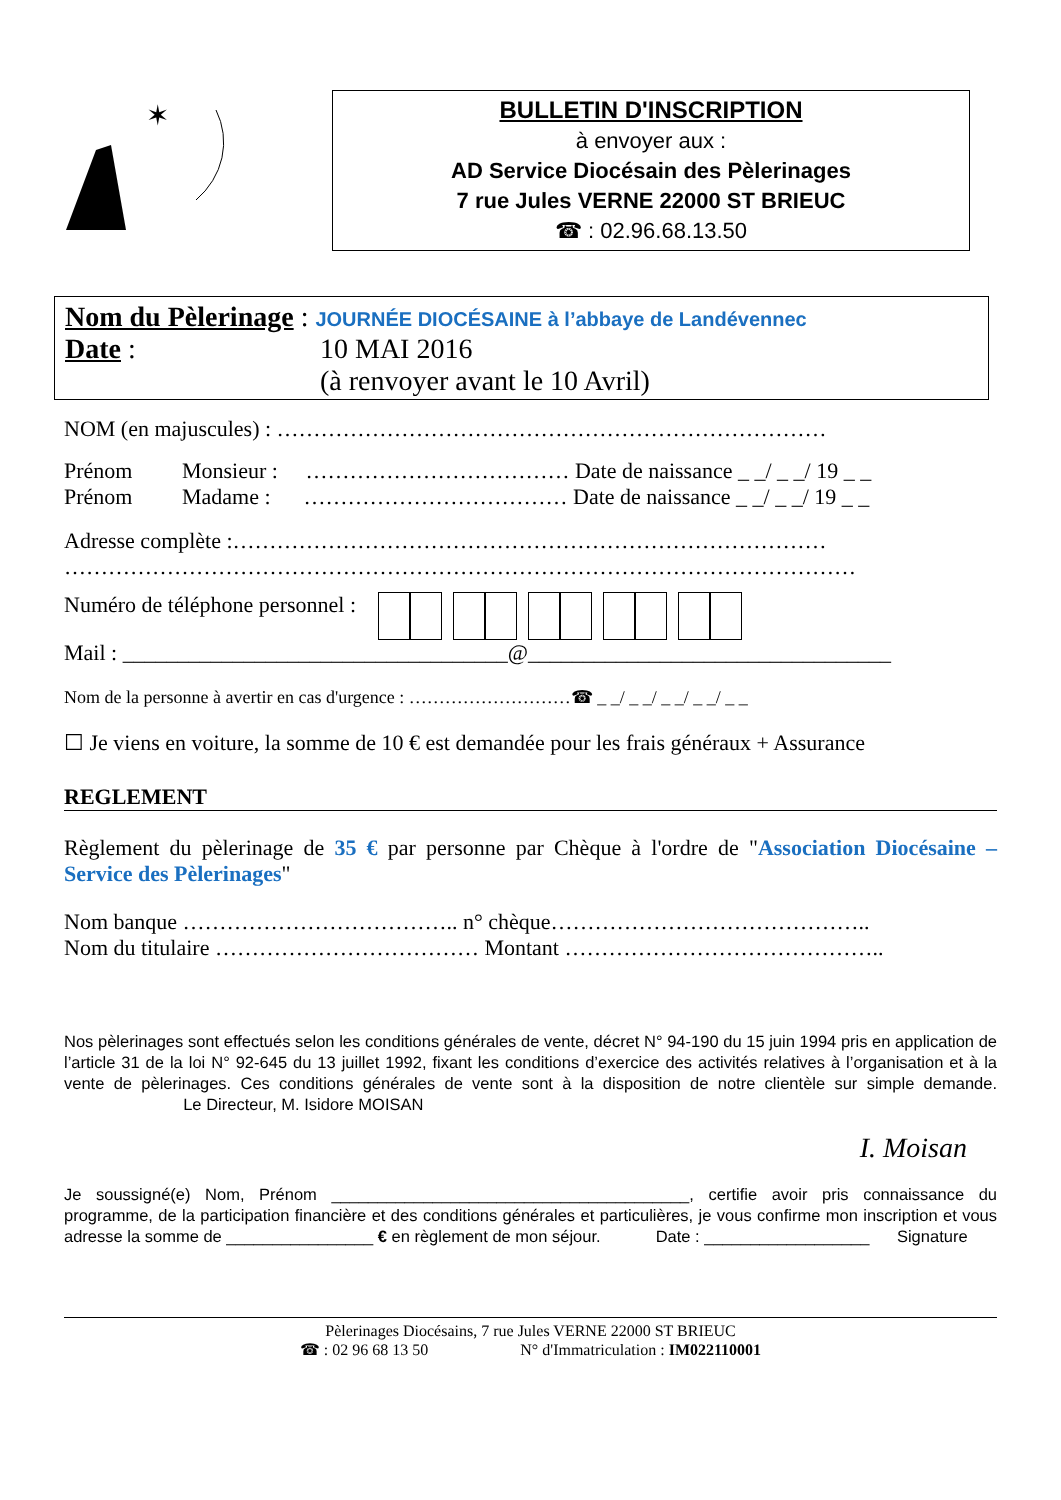✶
BULLETIN D'INSCRIPTION
à envoyer aux :
AD Service Diocésain des Pèlerinages
7 rue Jules VERNE 22000 ST BRIEUC
☎ : 02.96.68.13.50
Nom du Pèlerinage : JOURNÉE DIOCÉSAINE à l’abbaye de Landévennec
Date : 10 MAI 2016
(à renvoyer avant le 10 Avril)
NOM (en majuscules) : …………………………………………………………………
Prénom Monsieur : ……………………………… Date de naissance _ _/ _ _/ 19 _ _
Prénom Madame : ……………………………… Date de naissance _ _/ _ _/ 19 _ _
Adresse complète :………………………………………………………………………
………………………………………………………………………………………………
Numéro de téléphone personnel :
Mail : ___________________________________@_________________________________
Nom de la personne à avertir en cas d'urgence : ………………………☎ _ _/ _ _/ _ _/ _ _/ _ _
☐ Je viens en voiture, la somme de 10 € est demandée pour les frais généraux + Assurance
REGLEMENT
Règlement du pèlerinage de 35 € par personne par Chèque à l'ordre de "Association Diocésaine – Service des Pèlerinages"
Nom banque ……………………………….. n° chèque……………………………………..
Nom du titulaire ……………………………… Montant ……………………………………..
Nos pèlerinages sont effectués selon les conditions générales de vente, décret N° 94-190 du 15 juin 1994 pris en application de l’article 31 de la loi N° 92-645 du 13 juillet 1992, fixant les conditions d’exercice des activités relatives à l’organisation et à la vente de pèlerinages. Ces conditions générales de vente sont à la disposition de notre clientèle sur simple demande. Le Directeur, M. Isidore MOISAN
I. Moisan
Je soussigné(e) Nom, Prénom _______________________________________, certifie avoir pris connaissance du programme, de la participation financière et des conditions générales et particulières, je vous confirme mon inscription et vous adresse la somme de ________________ € en règlement de mon séjour. Date : __________________ Signature
Pèlerinages Diocésains, 7 rue Jules VERNE 22000 ST BRIEUC
☎ : 02 96 68 13 50 N° d'Immatriculation : IM022110001